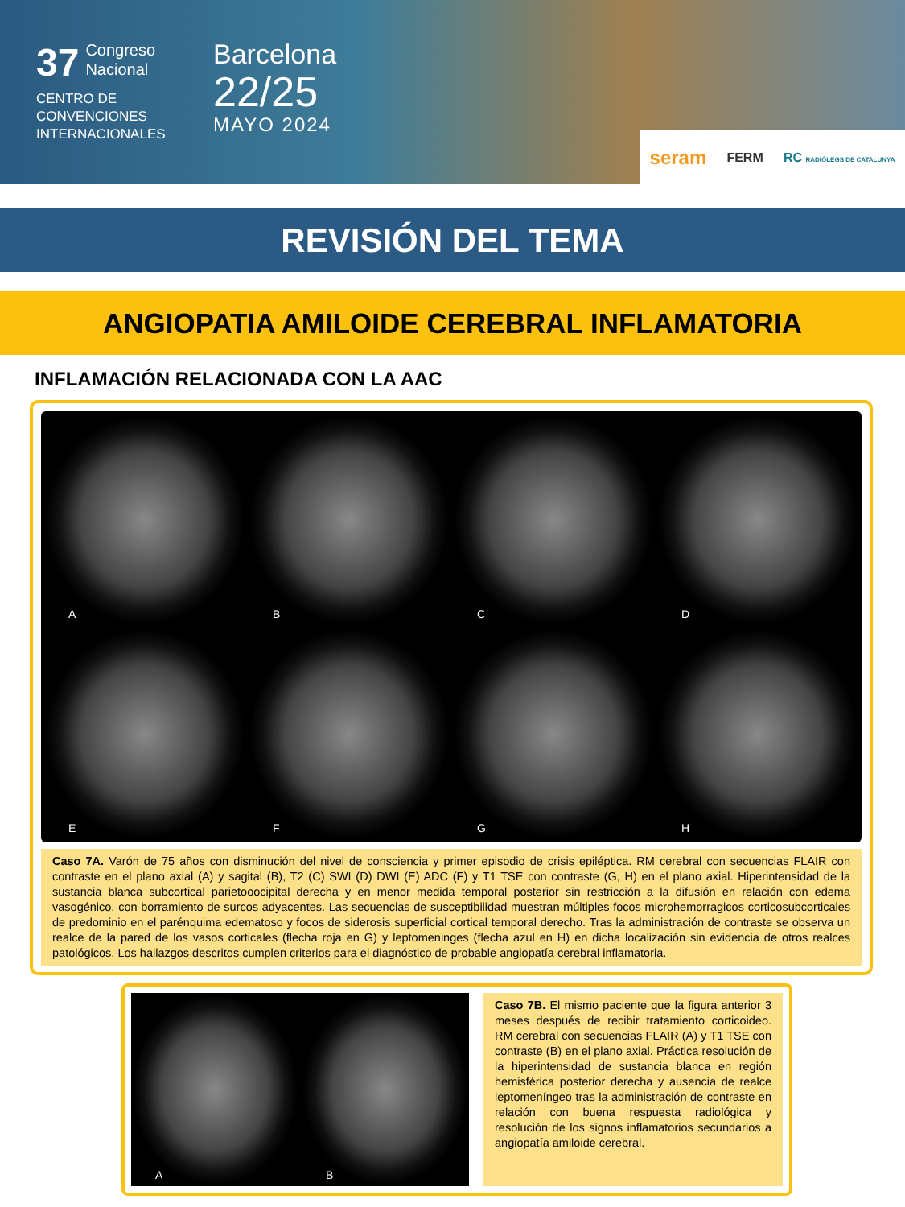37
Congreso
Nacional
CENTRO DE
CONVENCIONES
INTERNACIONALES
Barcelona
22/25
MAYO 2024
seram FERM RC RADIÒLEGS DE CATALUNYA
REVISIÓN DEL TEMA
ANGIOPATIA AMILOIDE CEREBRAL INFLAMATORIA
INFLAMACIÓN RELACIONADA CON LA AAC
A
B
C
D
E
F
G
H
Caso 7A. Varón de 75 años con disminución del nivel de consciencia y primer episodio de crisis epiléptica. RM cerebral con secuencias FLAIR con contraste en el plano axial (A) y sagital (B), T2 (C) SWI (D) DWI (E) ADC (F) y T1 TSE con contraste (G, H) en el plano axial. Hiperintensidad de la sustancia blanca subcortical parietooocipital derecha y en menor medida temporal posterior sin restricción a la difusión en relación con edema vasogénico, con borramiento de surcos adyacentes. Las secuencias de susceptibilidad muestran múltiples focos microhemorragicos corticosubcorticales de predominio en el parénquima edematoso y focos de siderosis superficial cortical temporal derecho. Tras la administración de contraste se observa un realce de la pared de los vasos corticales (flecha roja en G) y leptomeninges (flecha azul en H) en dicha localización sin evidencia de otros realces patológicos. Los hallazgos descritos cumplen criterios para el diagnóstico de probable angiopatía cerebral inflamatoria.
A
B
Caso 7B. El mismo paciente que la figura anterior 3 meses después de recibir tratamiento corticoideo. RM cerebral con secuencias FLAIR (A) y T1 TSE con contraste (B) en el plano axial. Práctica resolución de la hiperintensidad de sustancia blanca en región hemisférica posterior derecha y ausencia de realce leptomeníngeo tras la administración de contraste en relación con buena respuesta radiológica y resolución de los signos inflamatorios secundarios a angiopatía amiloide cerebral.